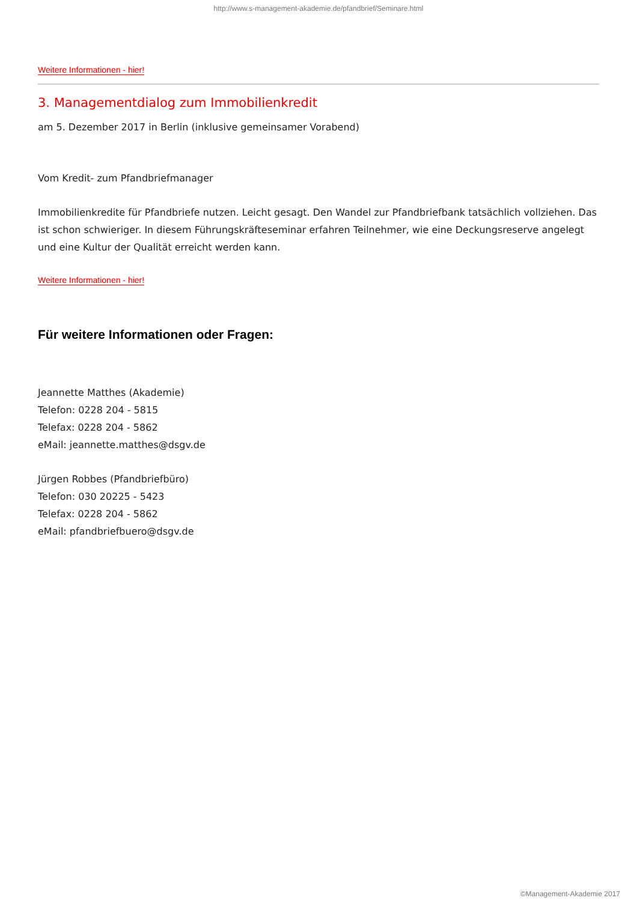http://www.s-management-akademie.de/pfandbrief/Seminare.html
Weitere Informationen - hier!
3. Managementdialog zum Immobilienkredit
am 5. Dezember 2017 in Berlin (inklusive gemeinsamer Vorabend)
Vom Kredit- zum Pfandbriefmanager
Immobilienkredite für Pfandbriefe nutzen. Leicht gesagt. Den Wandel zur Pfandbriefbank tatsächlich vollziehen. Das ist schon schwieriger. In diesem Führungskräfteseminar erfahren Teilnehmer, wie eine Deckungsreserve angelegt und eine Kultur der Qualität erreicht werden kann.
Weitere Informationen - hier!
Für weitere Informationen oder Fragen:
Jeannette Matthes (Akademie)
Telefon: 0228 204 - 5815
Telefax: 0228 204 - 5862
eMail: jeannette.matthes@dsgv.de
Jürgen Robbes (Pfandbriefbüro)
Telefon: 030 20225 - 5423
Telefax: 0228 204 - 5862
eMail: pfandbriefbuero@dsgv.de
©Management-Akademie 2017